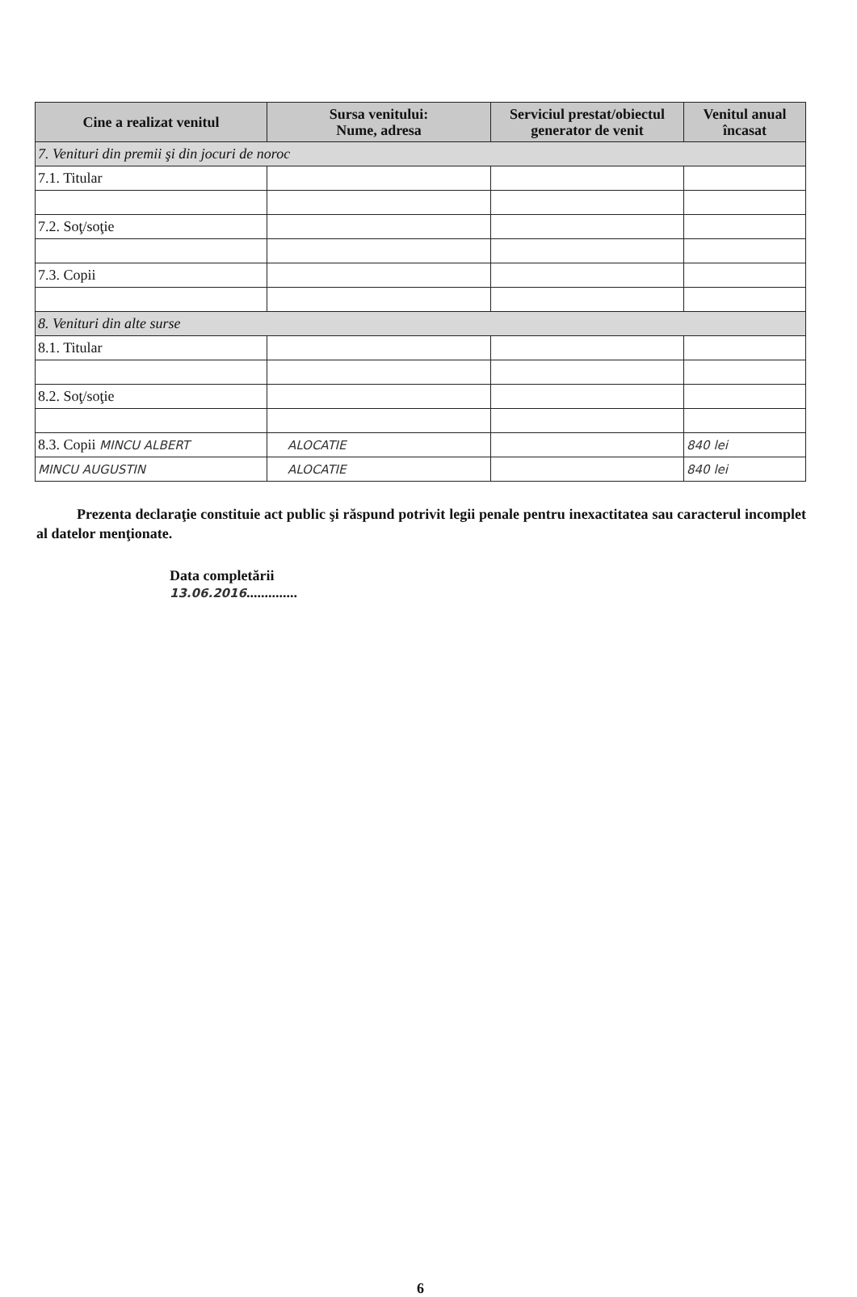| Cine a realizat venitul | Sursa venitului: Nume, adresa | Serviciul prestat/obiectul generator de venit | Venitul anual încasat |
| --- | --- | --- | --- |
| 7. Venituri din premii şi din jocuri de noroc | | | |
| 7.1. Titular | | | |
| 7.2. Soţ/soţie | | | |
| 7.3. Copii | | | |
| 8. Venituri din alte surse | | | |
| 8.1. Titular | | | |
| 8.2. Soţ/soţie | | | |
| 8.3. Copii MINCU ALBERT | ALOCATIE | | 840 lei |
| MINCU AUGUSTIN | ALOCATIE | | 840 lei |
Prezenta declaraţie constituie act public şi răspund potrivit legii penale pentru inexactitatea sau caracterul incomplet al datelor menţionate.
Data completării
13.06.2016..............
6